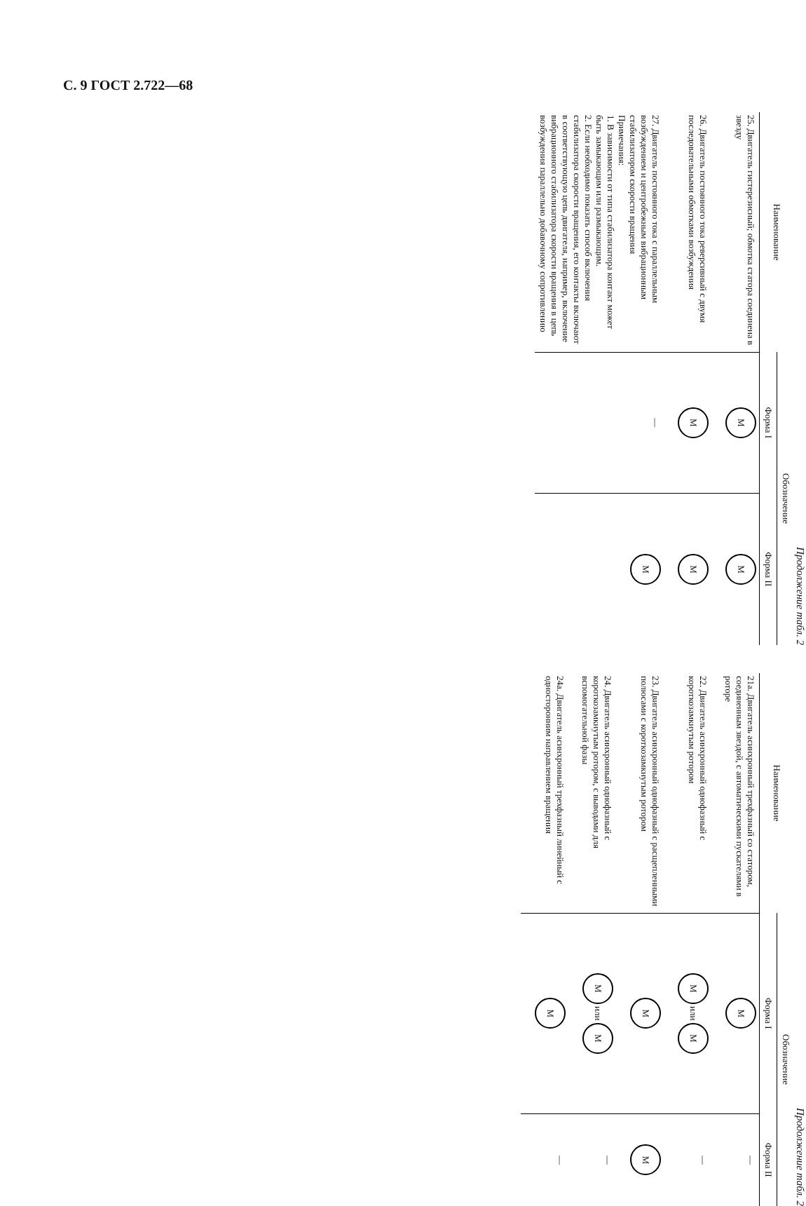С. 9 ГОСТ 2.722—68
Продолжение табл. 2
| Наименование | Обозначение | |
| --- | --- | --- |
| | Форма I | Форма II |
| 25. Двигатель гистерезисный; обмотка статора соединена в звезду | M | M |
| 26. Двигатель постоянного тока реверсивный с двумя последовательными обмотками возбуждения | M | M |
| 27. Двигатель постоянного тока с параллельным возбуждением и центробежным вибрационным стабилизатором скорости вращения Примечания: 1. В зависимости от типа стабилизатора контакт может быть замыкающим или размыкающим. 2. Если необходимо показать способ включения стабилизатора скорости вращения, его контакты включают в соответствующую цепь двигателя, например, включение вибрационного стабилизатора скорости вращения в цепь возбуждения параллельно добавочному сопротивлению | — | M |
Продолжение табл. 2
| Наименование | Обозначение | |
| --- | --- | --- |
| | Форма I | Форма II |
| 21а. Двигатель асинхронный трехфазный со статором, соединенным звездой, с автоматическими пускателями в роторе | M | — |
| 22. Двигатель асинхронный однофазный с короткозамкнутым ротором | M или M | — |
| 23. Двигатель асинхронный однофазный с расщепленными полюсами с короткозамкнутым ротором | M | M |
| 24. Двигатель асинхронный однофазный с короткозамкнутым ротором, с выводами для вспомогательной фазы | M или M | — |
| 24а. Двигатель асинхронный трехфазный линейный с односторонним направлением вращения | M | — |